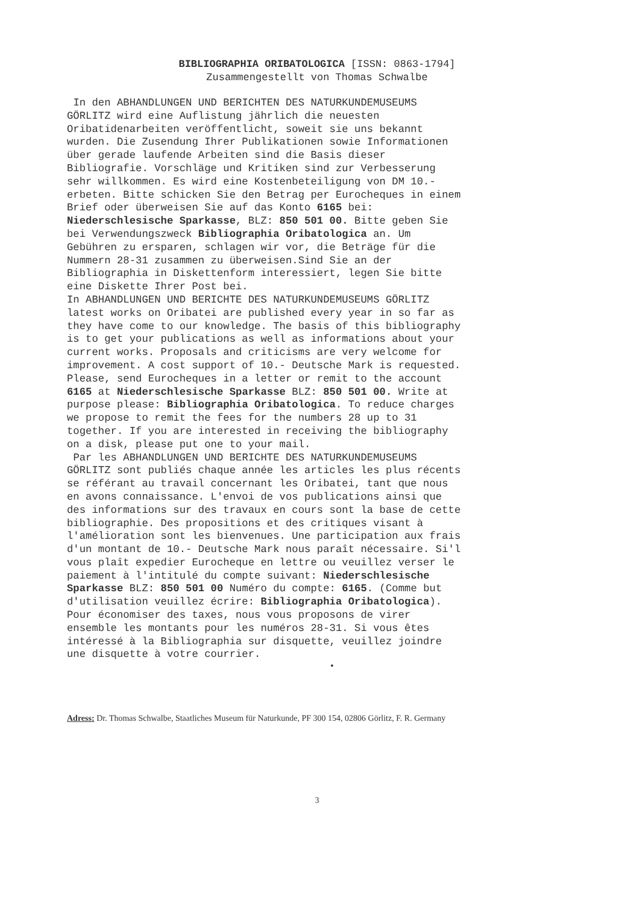BIBLIOGRAPHIA ORIBATOLOGICA [ISSN: 0863-1794]
Zusammengestellt von Thomas Schwalbe
In den ABHANDLUNGEN UND BERICHTEN DES NATURKUNDEMUSEUMS GÖRLITZ wird eine Auflistung jährlich die neuesten Oribatidenarbeiten veröffentlicht, soweit sie uns bekannt wurden. Die Zusendung Ihrer Publikationen sowie Informationen über gerade laufende Arbeiten sind die Basis dieser Bibliografie. Vorschläge und Kritiken sind zur Verbesserung sehr willkommen. Es wird eine Kostenbeteiligung von DM 10.- erbeten. Bitte schicken Sie den Betrag per Eurocheques in einem Brief oder überweisen Sie auf das Konto 6165 bei: Niederschlesische Sparkasse, BLZ: 850 501 00. Bitte geben Sie bei Verwendungszweck Bibliographia Oribatologica an. Um Gebühren zu ersparen, schlagen wir vor, die Beträge für die Nummern 28-31 zusammen zu überweisen.Sind Sie an der Bibliographia in Diskettenform interessiert, legen Sie bitte eine Diskette Ihrer Post bei. In ABHANDLUNGEN UND BERICHTE DES NATURKUNDEMUSEUMS GÖRLITZ latest works on Oribatei are published every year in so far as they have come to our knowledge. The basis of this bibliography is to get your publications as well as informations about your current works. Proposals and criticisms are very welcome for improvement. A cost support of 10.- Deutsche Mark is requested. Please, send Eurocheques in a letter or remit to the account 6165 at Niederschlesische Sparkasse BLZ: 850 501 00. Write at purpose please: Bibliographia Oribatologica. To reduce charges we propose to remit the fees for the numbers 28 up to 31 together. If you are interested in receiving the bibliography on a disk, please put one to your mail. Par les ABHANDLUNGEN UND BERICHTE DES NATURKUNDEMUSEUMS GÖRLITZ sont publiés chaque année les articles les plus récents se référant au travail concernant les Oribatei, tant que nous en avons connaissance. L'envoi de vos publications ainsi que des informations sur des travaux en cours sont la base de cette bibliographie. Des propositions et des critiques visant à l'amélioration sont les bienvenues. Une participation aux frais d'un montant de 10.- Deutsche Mark nous paraît nécessaire. Si'l vous plaît expedier Eurocheque en lettre ou veuillez verser le paiement à l'intitulé du compte suivant: Niederschlesische Sparkasse BLZ: 850 501 00 Numéro du compte: 6165. (Comme but d'utilisation veuillez écrire: Bibliographia Oribatologica). Pour économiser des taxes, nous vous proposons de virer ensemble les montants pour les numéros 28-31. Si vous êtes intéressé à la Bibliographia sur disquette, veuillez joindre une disquette à votre courrier.
•
Adress: Dr. Thomas Schwalbe, Staatliches Museum für Naturkunde, PF 300 154, 02806 Görlitz, F. R. Germany
3